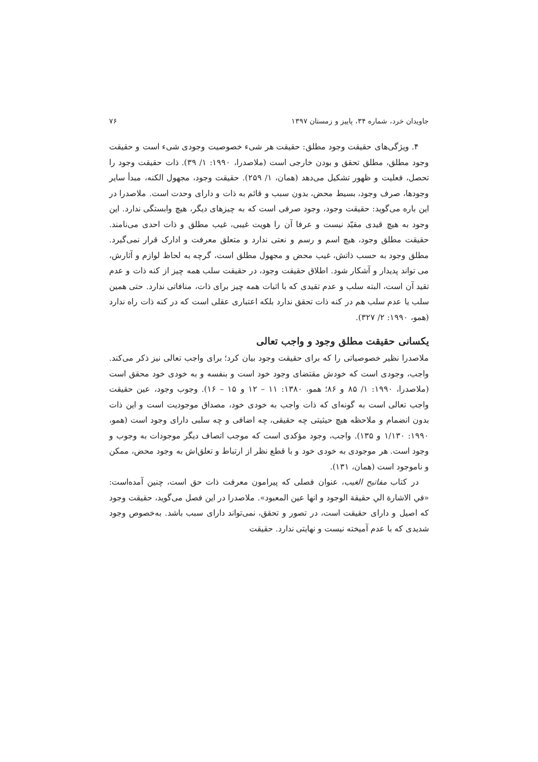جاویدان خرد، شماره ۳۴، پاییز و زمستان ۱۳۹۷ ۷۶
۴. ویژگی‌های حقیقت وجود مطلق: حقیقت هر شیء خصوصیت وجودی شیء است و حقیقت وجود مطلق، مطلق تحقق و بودن خارجی است (ملاصدرا، ۱۹۹۰: ۱/ ۳۹). ذات حقیقت وجود را تحصل، فعلیت و ظهور تشکیل می‌دهد (همان، ۱/ ۲۵۹). حقیقت وجود، مجهول الکنه، مبدأ سایر وجودها، صرف وجود، بسیط محض، بدون سبب و قائم به ذات و دارای وحدت است. ملاصدرا در این باره می‌گوید: حقیقت وجود، وجود صرفی است که به چیزهای دیگر، هیچ وابستگی ندارد. این وجود به هیچ قیدی مقیّد نیست و عرفا آن را هویت غیبی، غیب مطلق و ذات احدی می‌نامند. حقیقت مطلق وجود، هیچ اسم و رسم و نعتی ندارد و متعلق معرفت و ادارک قرار نمی‌گیرد. مطلق وجود به حسب ذاتش، غیب محض و مجهول مطلق است، گرچه به لحاظ لوازم و آثارش، می تواند پدیدار و آشکار شود. اطلاق حقیقت وجود، در حقیقت سلب همه چیز از کنه ذات و عدم تقید آن است، البته سلب و عدم تقیدی که با اثبات همه چیز برای ذات، منافاتی ندارد. حتی همین سلب یا عدم سلب هم در کنه ذات تحقق ندارد بلکه اعتباری عقلی است که در کنه ذات راه ندارد (همو، ۱۹۹۰: ۲/ ۳۲۷).
یکسانی حقیقت مطلق وجود و واجب تعالی
ملاصدرا نظیر خصوصیاتی را که برای حقیقت وجود بیان کرد؛ برای واجب تعالی نیز ذکر می‌کند. واجب، وجودی است که خودش مقتضای وجود خود است و بنفسه و به خودی خود محقق است (ملاصدرا، ۱۹۹۰: ۱/ ۸۵ و ۸۶؛ همو، ۱۳۸۰: ۱۱ – ۱۲ و ۱۵ – ۱۶). وجوب وجود، عین حقیقت واجب تعالی است به گونه‌ای که ذات واجب به خودی خود، مصداق موجودیت است و این ذات بدون انضمام و ملاحظه هیچ حیثیتی چه حقیقی، چه اضافی و چه سلبی دارای وجود است (همو، ۱۹۹۰: ۱/۱۳۰ و ۱۳۵). واجب، وجود مؤکدی است که موجب اتصاف دیگر موجودات به وجوب و وجود است. هر موجودی به خودی خود و با قطع نظر از ارتباط و تعلق‌اش به وجود محض، ممکن و ناموجود است (همان، ۱۳۱).
در کتاب مفاتیح الغیب، عنوان فصلی که پیرامون معرفت ذات حق است، چنین آمده‌است: «في الاشارة الي حقيقة الوجود و انها عين المعبود». ملاصدرا در این فصل می‌گوید، حقیقت وجود که اصیل و دارای حقیقت است، در تصور و تحقق، نمی‌تواند دارای سبب باشد. به‌خصوص وجود شدیدی که با عدم آمیخته نیست و نهایتی ندارد. حقیقت